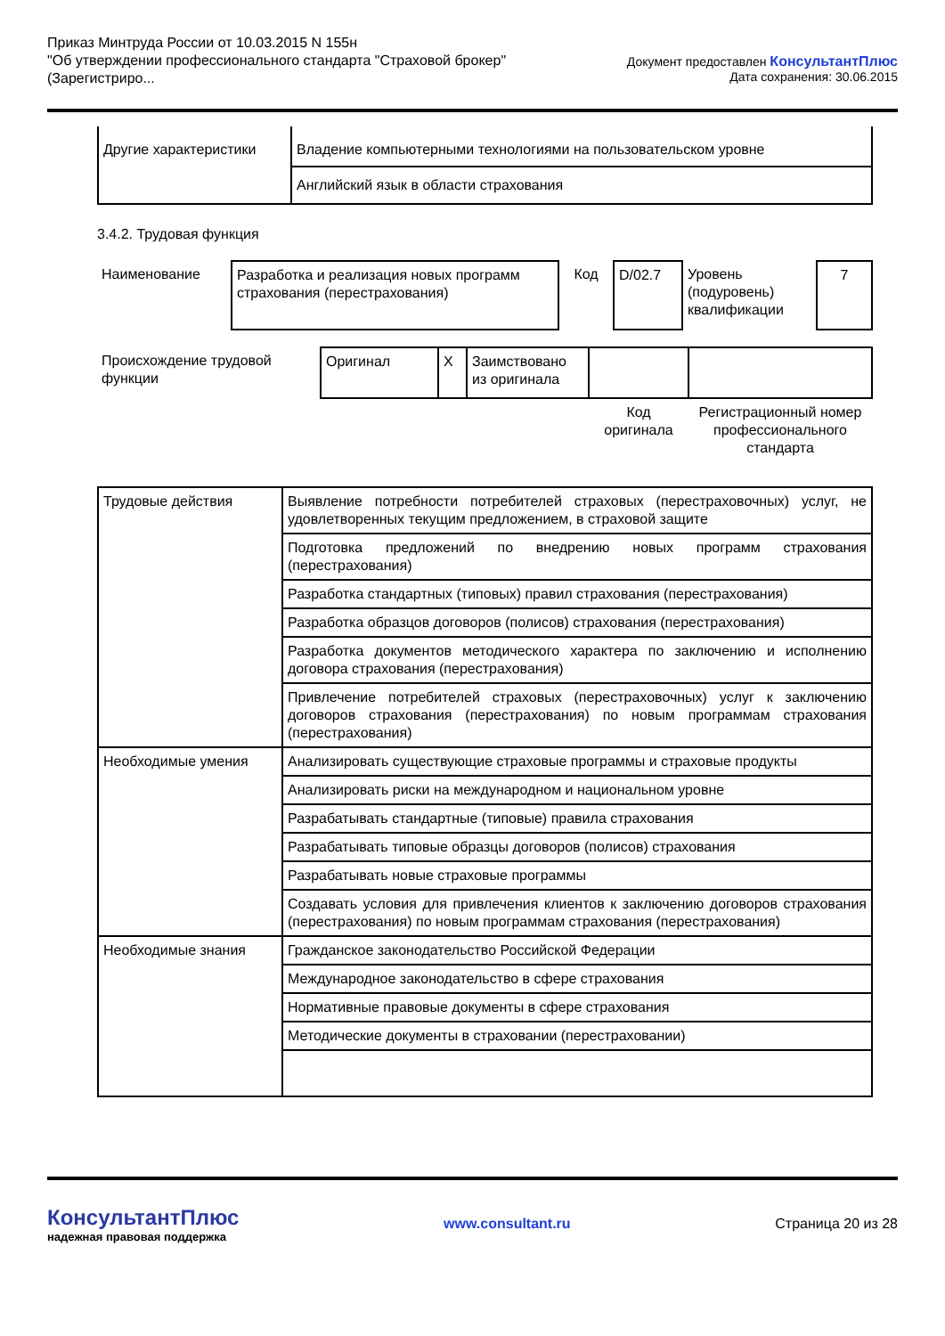Приказ Минтруда России от 10.03.2015 N 155н
"Об утверждении профессионального стандарта "Страховой брокер"
(Зарегистриро...
Документ предоставлен КонсультантПлюс
Дата сохранения: 30.06.2015
| Другие характеристики | Владение компьютерными технологиями на пользовательском уровне |
| | Английский язык в области страхования |
3.4.2. Трудовая функция
| Наименование | Разработка и реализация новых программ страхования (перестрахования) | Код | D/02.7 | Уровень (подуровень) квалификации | 7 |
| Происхождение трудовой функции | Оригинал | X | Заимствовано из оригинала | | |
| | | | | Код оригинала | Регистрационный номер профессионального стандарта |
| Трудовые действия | Выявление потребности потребителей страховых (перестраховочных) услуг, не удовлетворенных текущим предложением, в страховой защите |
| | Подготовка предложений по внедрению новых программ страхования (перестрахования) |
| | Разработка стандартных (типовых) правил страхования (перестрахования) |
| | Разработка образцов договоров (полисов) страхования (перестрахования) |
| | Разработка документов методического характера по заключению и исполнению договора страхования (перестрахования) |
| | Привлечение потребителей страховых (перестраховочных) услуг к заключению договоров страхования (перестрахования) по новым программам страхования (перестрахования) |
| Необходимые умения | Анализировать существующие страховые программы и страховые продукты |
| | Анализировать риски на международном и национальном уровне |
| | Разрабатывать стандартные (типовые) правила страхования |
| | Разрабатывать типовые образцы договоров (полисов) страхования |
| | Разрабатывать новые страховые программы |
| | Создавать условия для привлечения клиентов к заключению договоров страхования (перестрахования) по новым программам страхования (перестрахования) |
| Необходимые знания | Гражданское законодательство Российской Федерации |
| | Международное законодательство в сфере страхования |
| | Нормативные правовые документы в сфере страхования |
| | Методические документы в страховании (перестраховании) |
КонсультантПлюс
надежная правовая поддержка
www.consultant.ru Страница 20 из 28